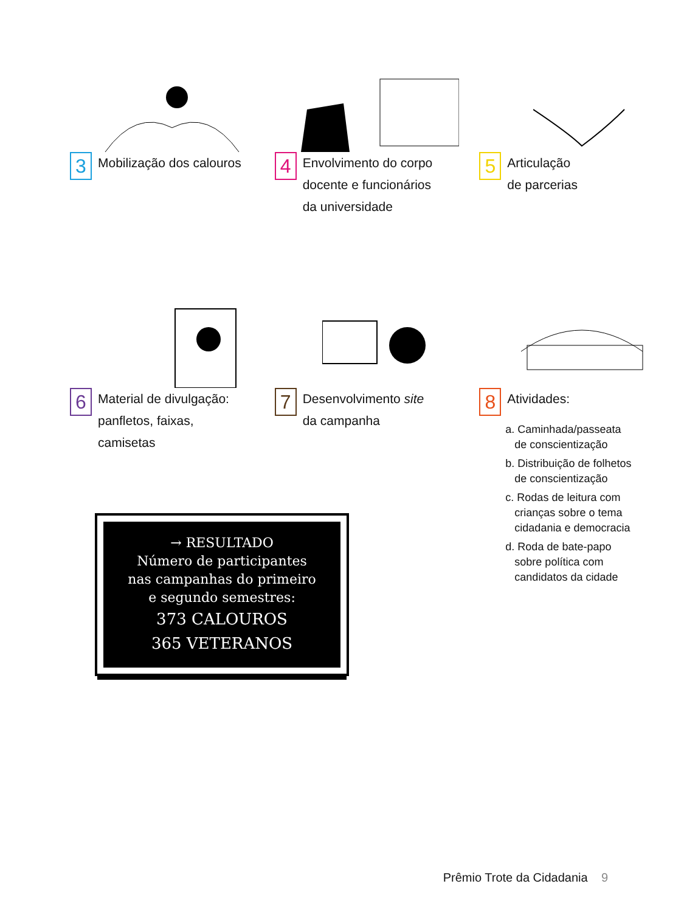3
Mobilização dos calouros
4
Envolvimento do corpo
docente e funcionários
da universidade
5
Articulação
de parcerias
6
Material de divulgação:
panfletos, faixas,
camisetas
7
Desenvolvimento site
da campanha
8
Atividades:
a. Caminhada/passeata
de conscientização
b. Distribuição de folhetos
de conscientização
c. Rodas de leitura com
crianças sobre o tema
cidadania e democracia
d. Roda de bate-papo
sobre política com
candidatos da cidade
→ RESULTADO
Número de participantes
nas campanhas do primeiro
e segundo semestres:
373 CALOUROS
365 VETERANOS
Prêmio Trote da Cidadania 9